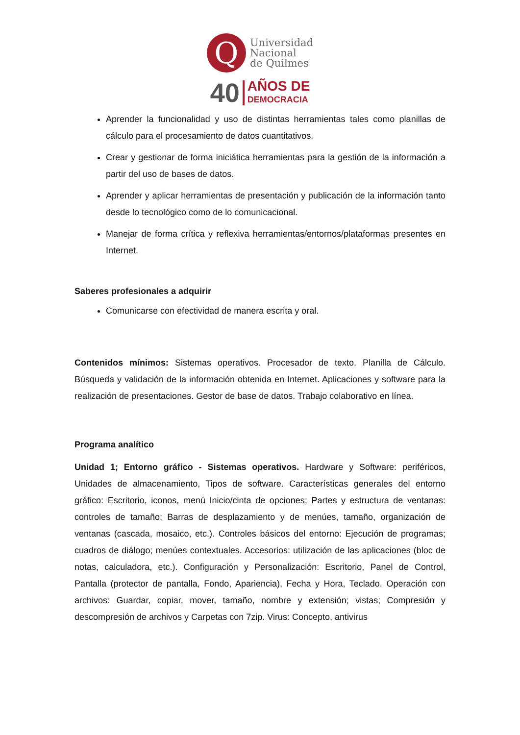Q
Universidad
Nacional
de Quilmes
40 AÑOS DE
DEMOCRACIA
Aprender la funcionalidad y uso de distintas herramientas tales como planillas de cálculo para el procesamiento de datos cuantitativos.
Crear y gestionar de forma iniciática herramientas para la gestión de la información a partir del uso de bases de datos.
Aprender y aplicar herramientas de presentación y publicación de la información tanto desde lo tecnológico como de lo comunicacional.
Manejar de forma crítica y reflexiva herramientas/entornos/plataformas presentes en Internet.
Saberes profesionales a adquirir
Comunicarse con efectividad de manera escrita y oral.
Contenidos mínimos: Sistemas operativos. Procesador de texto. Planilla de Cálculo. Búsqueda y validación de la información obtenida en Internet. Aplicaciones y software para la realización de presentaciones. Gestor de base de datos. Trabajo colaborativo en línea.
Programa analítico
Unidad 1; Entorno gráfico - Sistemas operativos. Hardware y Software: periféricos, Unidades de almacenamiento, Tipos de software. Características generales del entorno gráfico: Escritorio, iconos, menú Inicio/cinta de opciones; Partes y estructura de ventanas: controles de tamaño; Barras de desplazamiento y de menúes, tamaño, organización de ventanas (cascada, mosaico, etc.). Controles básicos del entorno: Ejecución de programas; cuadros de diálogo; menúes contextuales. Accesorios: utilización de las aplicaciones (bloc de notas, calculadora, etc.). Configuración y Personalización: Escritorio, Panel de Control, Pantalla (protector de pantalla, Fondo, Apariencia), Fecha y Hora, Teclado. Operación con archivos: Guardar, copiar, mover, tamaño, nombre y extensión; vistas; Compresión y descompresión de archivos y Carpetas con 7zip. Virus: Concepto, antivirus